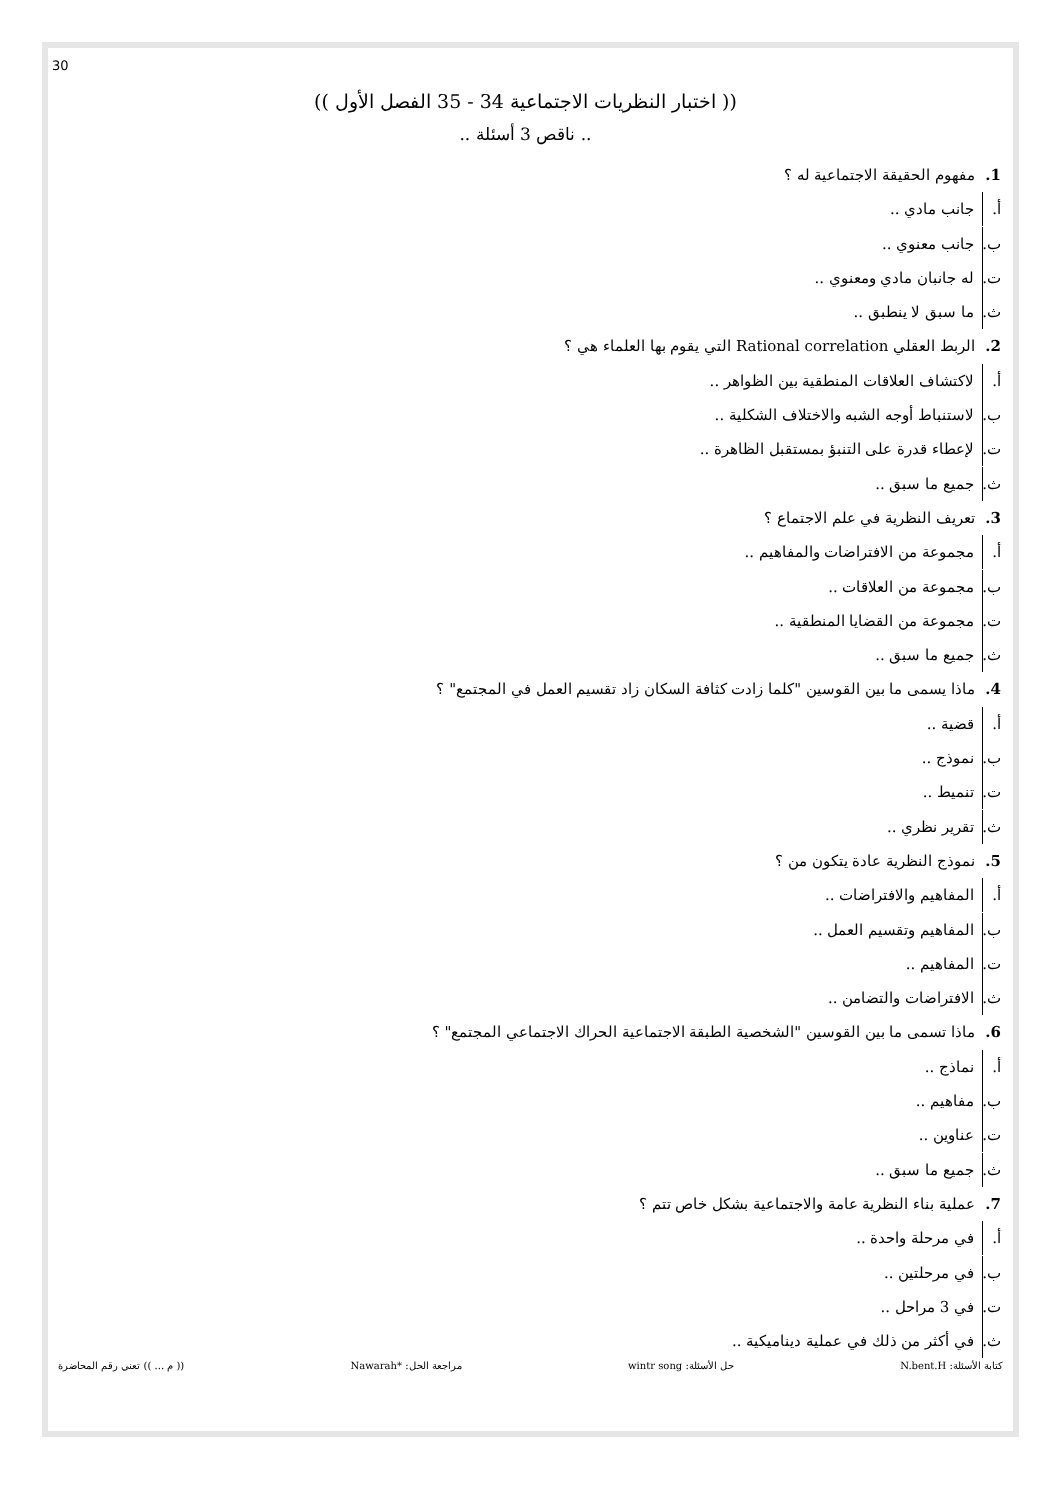30
(( اختبار النظريات الاجتماعية 34 - 35 الفصل الأول ))
.. ناقص 3 أسئلة ..
1. مفهوم الحقيقة الاجتماعية له ؟
أ. جانب مادي ..
ب. جانب معنوي ..
ت. له جانبان مادي ومعنوي ..
ث. ما سبق لا ينطبق ..
2. الربط العقلي Rational correlation التي يقوم بها العلماء هي ؟
أ. لاكتشاف العلاقات المنطقية بين الظواهر ..
ب. لاستنباط أوجه الشبه والاختلاف الشكلية ..
ت. لإعطاء قدرة على التنبؤ بمستقبل الظاهرة ..
ث. جميع ما سبق ..
3. تعريف النظرية في علم الاجتماع ؟
أ. مجموعة من الافتراضات والمفاهيم ..
ب. مجموعة من العلاقات ..
ت. مجموعة من القضايا المنطقية ..
ث. جميع ما سبق ..
4. ماذا يسمى ما بين القوسين "كلما زادت كثافة السكان زاد تقسيم العمل في المجتمع" ؟
أ. قضية ..
ب. نموذج ..
ت. تنميط ..
ث. تقرير نظري ..
5. نموذج النظرية عادة يتكون من ؟
أ. المفاهيم والافتراضات ..
ب. المفاهيم وتقسيم العمل ..
ت. المفاهيم ..
ث. الافتراضات والتضامن ..
6. ماذا تسمى ما بين القوسين "الشخصية الطبقة الاجتماعية الحراك الاجتماعي المجتمع" ؟
أ. نماذج ..
ب. مفاهيم ..
ت. عناوين ..
ث. جميع ما سبق ..
7. عملية بناء النظرية عامة والاجتماعية بشكل خاص تتم ؟
أ. في مرحلة واحدة ..
ب. في مرحلتين ..
ت. في 3 مراحل ..
ث. في أكثر من ذلك في عملية ديناميكية ..
كتابة الأسئلة: N.bent.H حل الأسئلة: wintr song مراجعة الحل: *Nawarah (( م ... )) تعني رقم المحاضرة